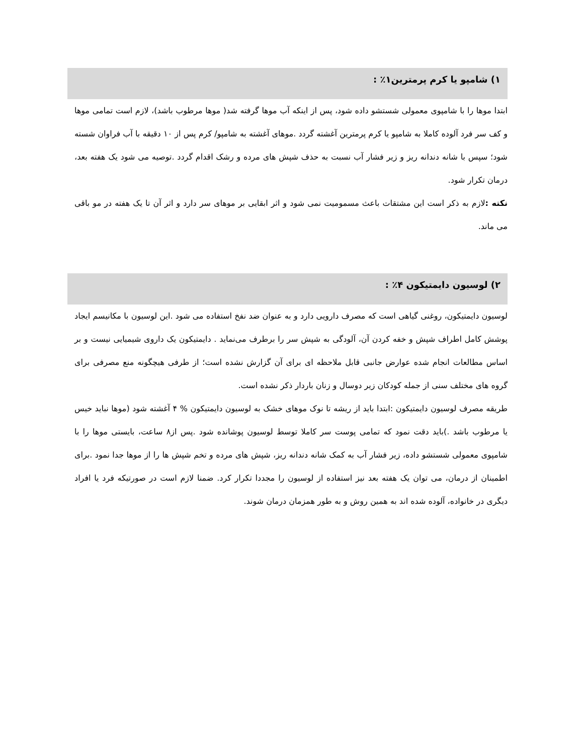۱) شامپو یا کرم پرمترین۱٪ :
ابتدا موها را با شامپوی معمولی شستشو داده شود، پس از اینکه آب موها گرفته شد( موها مرطوب باشد)، لازم است تمامی موها و کف سر فرد آلوده کاملا به شامپو یا کرم پرمترین آغشته گردد .موهای آغشته به شامپو/ کرم پس از ۱۰ دقیقه با آب فراوان شسته شود؛ سپس با شانه دندانه ریز و زیر فشار آب نسبت به حذف شپش های مرده و رشک اقدام گردد .توصیه می شود یک هفته بعد، درمان تکرار شود.
نکته : لازم به ذکر است این مشتقات باعث مسمومیت نمی شود و اثر ابقایی بر موهای سر دارد و اثر آن تا یک هفته در مو باقی می ماند.
۲) لوسیون دایمتیکون ۴٪ :
لوسیون دایمتیکون، روغنی گیاهی است که مصرف دارویی دارد و به عنوان ضد نفخ استفاده می شود .این لوسیون با مکانیسم ایجاد پوشش کامل اطراف شپش و خفه کردن آن، آلودگی به شپش سر را برطرف می‌نماید . دایمتیکون یک داروی شیمیایی نیست و بر اساس مطالعات انجام شده عوارض جانبی قابل ملاحظه ای برای آن گزارش نشده است؛ از طرفی هیچگونه منع مصرفی برای گروه های مختلف سنی از جمله کودکان زیر دوسال و زنان باردار ذکر نشده است.
طریقه مصرف لوسیون دایمتیکون :ابتدا باید از ریشه تا نوک موهای خشک به لوسیون دایمتیکون % ۴ آغشته شود (موها نباید خیس یا مرطوب باشد .)باید دقت نمود که تمامی پوست سر کاملا توسط لوسیون پوشانده شود .پس از۸ ساعت، بایستی موها را با شامپوی معمولی شستشو داده، زیر فشار آب به کمک شانه دندانه ریز، شپش های مرده و تخم شپش ها را از موها جدا نمود .برای اطمینان از درمان، می توان یک هفته بعد نیز استفاده از لوسیون را مجددا تکرار کرد. ضمنا لازم است در صورتیکه فرد یا افراد دیگری در خانواده، آلوده شده اند به همین روش و به طور همزمان درمان شوند.